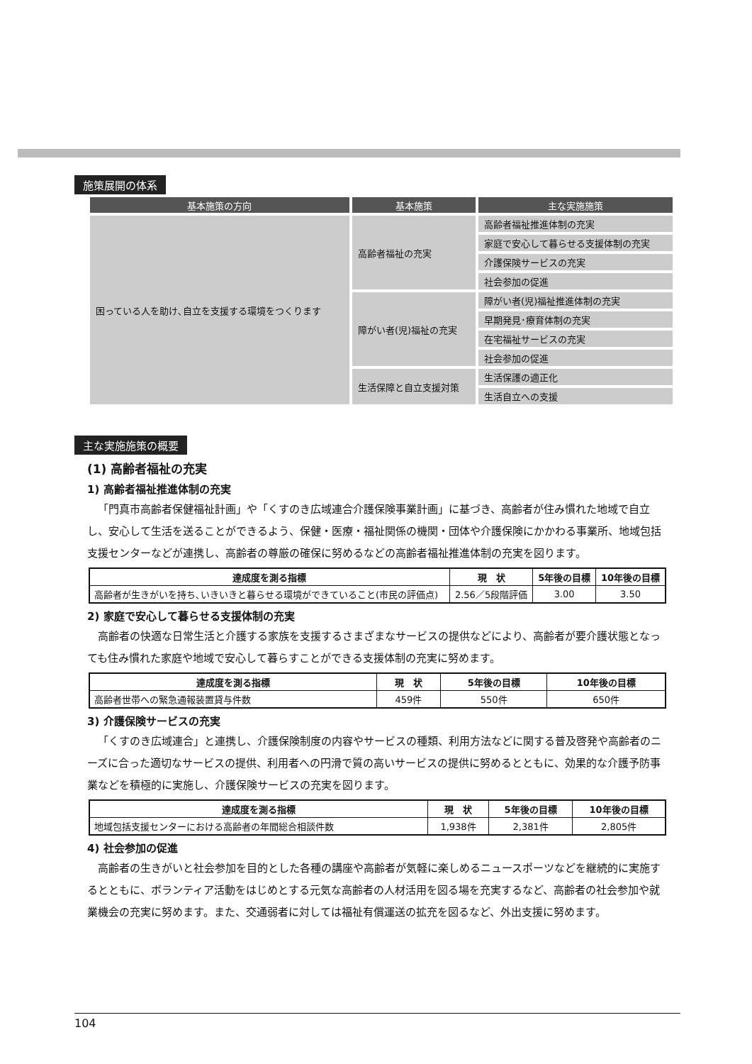施策展開の体系
| 基本施策の方向 | 基本施策 | 主な実施施策 |
| --- | --- | --- |
| 困っている人を助け､自立を支援する環境をつくります | 高齢者福祉の充実 | 高齢者福祉推進体制の充実 |
| | | 家庭で安心して暮らせる支援体制の充実 |
| | | 介護保険サービスの充実 |
| | | 社会参加の促進 |
| | 障がい者(児)福祉の充実 | 障がい者(児)福祉推進体制の充実 |
| | | 早期発見･療育体制の充実 |
| | | 在宅福祉サービスの充実 |
| | | 社会参加の促進 |
| | 生活保障と自立支援対策 | 生活保護の適正化 |
| | | 生活自立への支援 |
主な実施施策の概要
(1) 高齢者福祉の充実
1) 高齢者福祉推進体制の充実
「門真市高齢者保健福祉計画」や「くすのき広域連合介護保険事業計画」に基づき、高齢者が住み慣れた地域で自立し、安心して生活を送ることができるよう、保健・医療・福祉関係の機関・団体や介護保険にかかわる事業所、地域包括支援センターなどが連携し、高齢者の尊厳の確保に努めるなどの高齢者福祉推進体制の充実を図ります。
| 達成度を測る指標 | 現 状 | 5年後の目標 | 10年後の目標 |
| --- | --- | --- | --- |
| 高齢者が生きがいを持ち､いきいきと暮らせる環境ができていること(市民の評価点) | 2.56／5段階評価 | 3.00 | 3.50 |
2) 家庭で安心して暮らせる支援体制の充実
高齢者の快適な日常生活と介護する家族を支援するさまざまなサービスの提供などにより、高齢者が要介護状態となっても住み慣れた家庭や地域で安心して暮らすことができる支援体制の充実に努めます。
| 達成度を測る指標 | 現 状 | 5年後の目標 | 10年後の目標 |
| --- | --- | --- | --- |
| 高齢者世帯への緊急通報装置貸与件数 | 459件 | 550件 | 650件 |
3) 介護保険サービスの充実
「くすのき広域連合」と連携し、介護保険制度の内容やサービスの種類、利用方法などに関する普及啓発や高齢者のニーズに合った適切なサービスの提供、利用者への円滑で質の高いサービスの提供に努めるとともに、効果的な介護予防事業などを積極的に実施し、介護保険サービスの充実を図ります。
| 達成度を測る指標 | 現 状 | 5年後の目標 | 10年後の目標 |
| --- | --- | --- | --- |
| 地域包括支援センターにおける高齢者の年間総合相談件数 | 1,938件 | 2,381件 | 2,805件 |
4) 社会参加の促進
高齢者の生きがいと社会参加を目的とした各種の講座や高齢者が気軽に楽しめるニュースポーツなどを継続的に実施するとともに、ボランティア活動をはじめとする元気な高齢者の人材活用を図る場を充実するなど、高齢者の社会参加や就業機会の充実に努めます。また、交通弱者に対しては福祉有償運送の拡充を図るなど、外出支援に努めます。
104